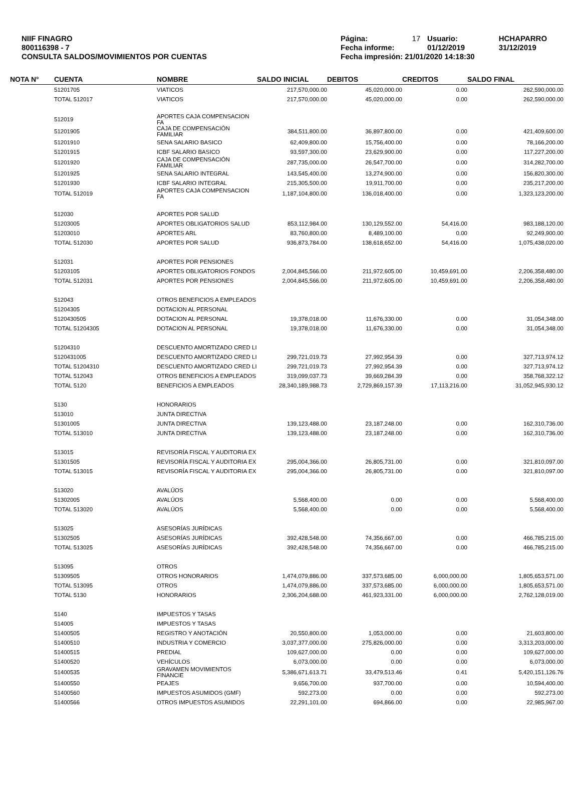NIIF FINAGRO
800116398 - 7
CONSULTA SALDOS/MOVIMIENTOS POR CUENTAS
| Página: | 17 | Usuario: | HCHAPARRO |
| Fecha informe: | | 01/12/2019 | 31/12/2019 |
| Fecha impresión: 21/01/2020 14:18:30 | | | |
| NOTA N° | CUENTA | NOMBRE | SALDO INICIAL | DEBITOS | CREDITOS | SALDO FINAL |
| --- | --- | --- | --- | --- | --- | --- |
| | 51201705 | VIATICOS | 217,570,000.00 | 45,020,000.00 | 0.00 | 262,590,000.00 |
| | TOTAL 512017 | VIATICOS | 217,570,000.00 | 45,020,000.00 | 0.00 | 262,590,000.00 |
| | 512019 | APORTES CAJA COMPENSACION FA | | | | |
| | 51201905 | CAJA DE COMPENSACIÓN FAMILIAR | 384,511,800.00 | 36,897,800.00 | 0.00 | 421,409,600.00 |
| | 51201910 | SENA SALARIO BASICO | 62,409,800.00 | 15,756,400.00 | 0.00 | 78,166,200.00 |
| | 51201915 | ICBF SALARIO BASICO | 93,597,300.00 | 23,629,900.00 | 0.00 | 117,227,200.00 |
| | 51201920 | CAJA DE COMPENSACIÓN FAMILIAR | 287,735,000.00 | 26,547,700.00 | 0.00 | 314,282,700.00 |
| | 51201925 | SENA SALARIO INTEGRAL | 143,545,400.00 | 13,274,900.00 | 0.00 | 156,820,300.00 |
| | 51201930 | ICBF SALARIO INTEGRAL | 215,305,500.00 | 19,911,700.00 | 0.00 | 235,217,200.00 |
| | TOTAL 512019 | APORTES CAJA COMPENSACION FA | 1,187,104,800.00 | 136,018,400.00 | 0.00 | 1,323,123,200.00 |
| | 512030 | APORTES POR SALUD | | | | |
| | 51203005 | APORTES OBLIGATORIOS SALUD | 853,112,984.00 | 130,129,552.00 | 54,416.00 | 983,188,120.00 |
| | 51203010 | APORTES ARL | 83,760,800.00 | 8,489,100.00 | 0.00 | 92,249,900.00 |
| | TOTAL 512030 | APORTES POR SALUD | 936,873,784.00 | 138,618,652.00 | 54,416.00 | 1,075,438,020.00 |
| | 512031 | APORTES POR PENSIONES | | | | |
| | 51203105 | APORTES OBLIGATORIOS FONDOS | 2,004,845,566.00 | 211,972,605.00 | 10,459,691.00 | 2,206,358,480.00 |
| | TOTAL 512031 | APORTES POR PENSIONES | 2,004,845,566.00 | 211,972,605.00 | 10,459,691.00 | 2,206,358,480.00 |
| | 512043 | OTROS BENEFICIOS A EMPLEADOS | | | | |
| | 51204305 | DOTACION AL PERSONAL | | | | |
| | 5120430505 | DOTACION AL PERSONAL | 19,378,018.00 | 11,676,330.00 | 0.00 | 31,054,348.00 |
| | TOTAL 51204305 | DOTACION AL PERSONAL | 19,378,018.00 | 11,676,330.00 | 0.00 | 31,054,348.00 |
| | 51204310 | DESCUENTO AMORTIZADO CRED LI | | | | |
| | 5120431005 | DESCUENTO AMORTIZADO CRED LI | 299,721,019.73 | 27,992,954.39 | 0.00 | 327,713,974.12 |
| | TOTAL 51204310 | DESCUENTO AMORTIZADO CRED LI | 299,721,019.73 | 27,992,954.39 | 0.00 | 327,713,974.12 |
| | TOTAL 512043 | OTROS BENEFICIOS A EMPLEADOS | 319,099,037.73 | 39,669,284.39 | 0.00 | 358,768,322.12 |
| | TOTAL 5120 | BENEFICIOS A EMPLEADOS | 28,340,189,988.73 | 2,729,869,157.39 | 17,113,216.00 | 31,052,945,930.12 |
| | 5130 | HONORARIOS | | | | |
| | 513010 | JUNTA DIRECTIVA | | | | |
| | 51301005 | JUNTA DIRECTIVA | 139,123,488.00 | 23,187,248.00 | 0.00 | 162,310,736.00 |
| | TOTAL 513010 | JUNTA DIRECTIVA | 139,123,488.00 | 23,187,248.00 | 0.00 | 162,310,736.00 |
| | 513015 | REVISORÍA FISCAL Y AUDITORIA EX | | | | |
| | 51301505 | REVISORÍA FISCAL Y AUDITORIA EX | 295,004,366.00 | 26,805,731.00 | 0.00 | 321,810,097.00 |
| | TOTAL 513015 | REVISORÍA FISCAL Y AUDITORIA EX | 295,004,366.00 | 26,805,731.00 | 0.00 | 321,810,097.00 |
| | 513020 | AVALÚOS | | | | |
| | 51302005 | AVALÚOS | 5,568,400.00 | 0.00 | 0.00 | 5,568,400.00 |
| | TOTAL 513020 | AVALÚOS | 5,568,400.00 | 0.00 | 0.00 | 5,568,400.00 |
| | 513025 | ASESORÍAS JURÍDICAS | | | | |
| | 51302505 | ASESORÍAS JURÍDICAS | 392,428,548.00 | 74,356,667.00 | 0.00 | 466,785,215.00 |
| | TOTAL 513025 | ASESORÍAS JURÍDICAS | 392,428,548.00 | 74,356,667.00 | 0.00 | 466,785,215.00 |
| | 513095 | OTROS | | | | |
| | 51309505 | OTROS HONORARIOS | 1,474,079,886.00 | 337,573,685.00 | 6,000,000.00 | 1,805,653,571.00 |
| | TOTAL 513095 | OTROS | 1,474,079,886.00 | 337,573,685.00 | 6,000,000.00 | 1,805,653,571.00 |
| | TOTAL 5130 | HONORARIOS | 2,306,204,688.00 | 461,923,331.00 | 6,000,000.00 | 2,762,128,019.00 |
| | 5140 | IMPUESTOS Y TASAS | | | | |
| | 514005 | IMPUESTOS Y TASAS | | | | |
| | 51400505 | REGISTRO Y ANOTACIÓN | 20,550,800.00 | 1,053,000.00 | 0.00 | 21,603,800.00 |
| | 51400510 | INDUSTRIA Y COMERCIO | 3,037,377,000.00 | 275,826,000.00 | 0.00 | 3,313,203,000.00 |
| | 51400515 | PREDIAL | 109,627,000.00 | 0.00 | 0.00 | 109,627,000.00 |
| | 51400520 | VEHÍCULOS | 6,073,000.00 | 0.00 | 0.00 | 6,073,000.00 |
| | 51400535 | GRAVAMEN MOVIMIENTOS FINANCIE | 5,386,671,613.71 | 33,479,513.46 | 0.41 | 5,420,151,126.76 |
| | 51400550 | PEAJES | 9,656,700.00 | 937,700.00 | 0.00 | 10,594,400.00 |
| | 51400560 | IMPUESTOS ASUMIDOS (GMF) | 592,273.00 | 0.00 | 0.00 | 592,273.00 |
| | 51400566 | OTROS IMPUESTOS ASUMIDOS | 22,291,101.00 | 694,866.00 | 0.00 | 22,985,967.00 |